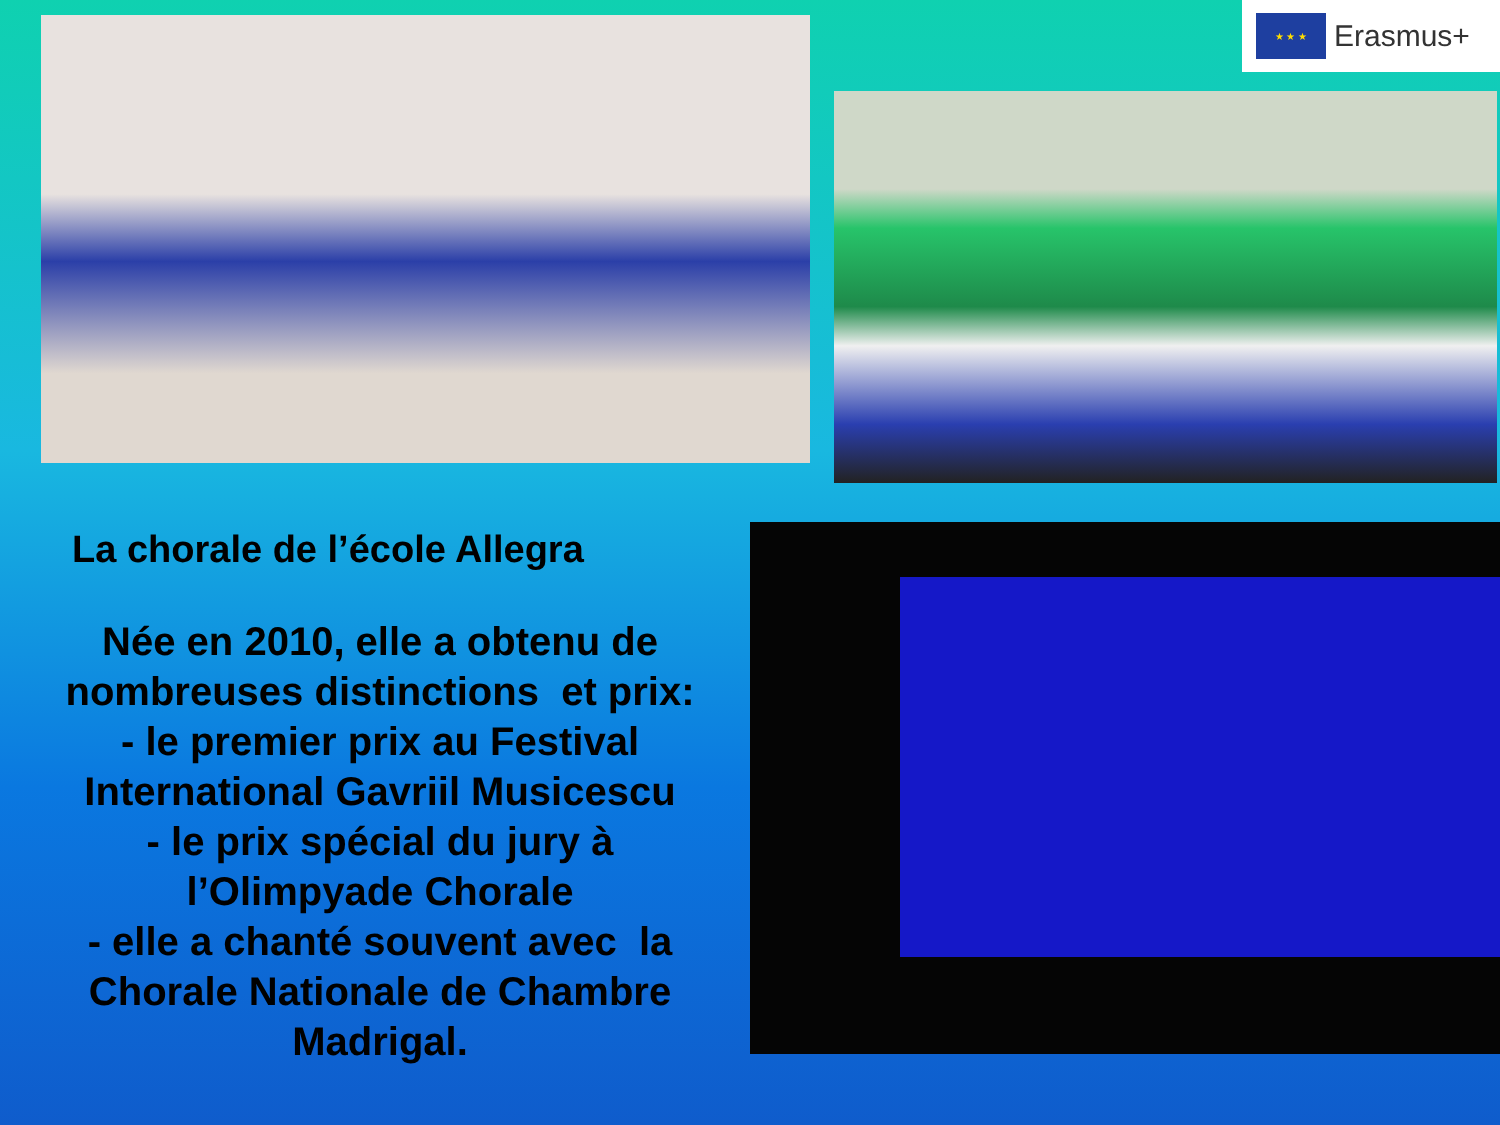★ ★ ★
Erasmus+
La chorale de l’école Allegra
Née en 2010, elle a obtenu de nombreuses distinctions et prix:
- le premier prix au Festival International Gavriil Musicescu
- le prix spécial du jury à l’Olimpyade Chorale
- elle a chanté souvent avec la Chorale Nationale de Chambre Madrigal.